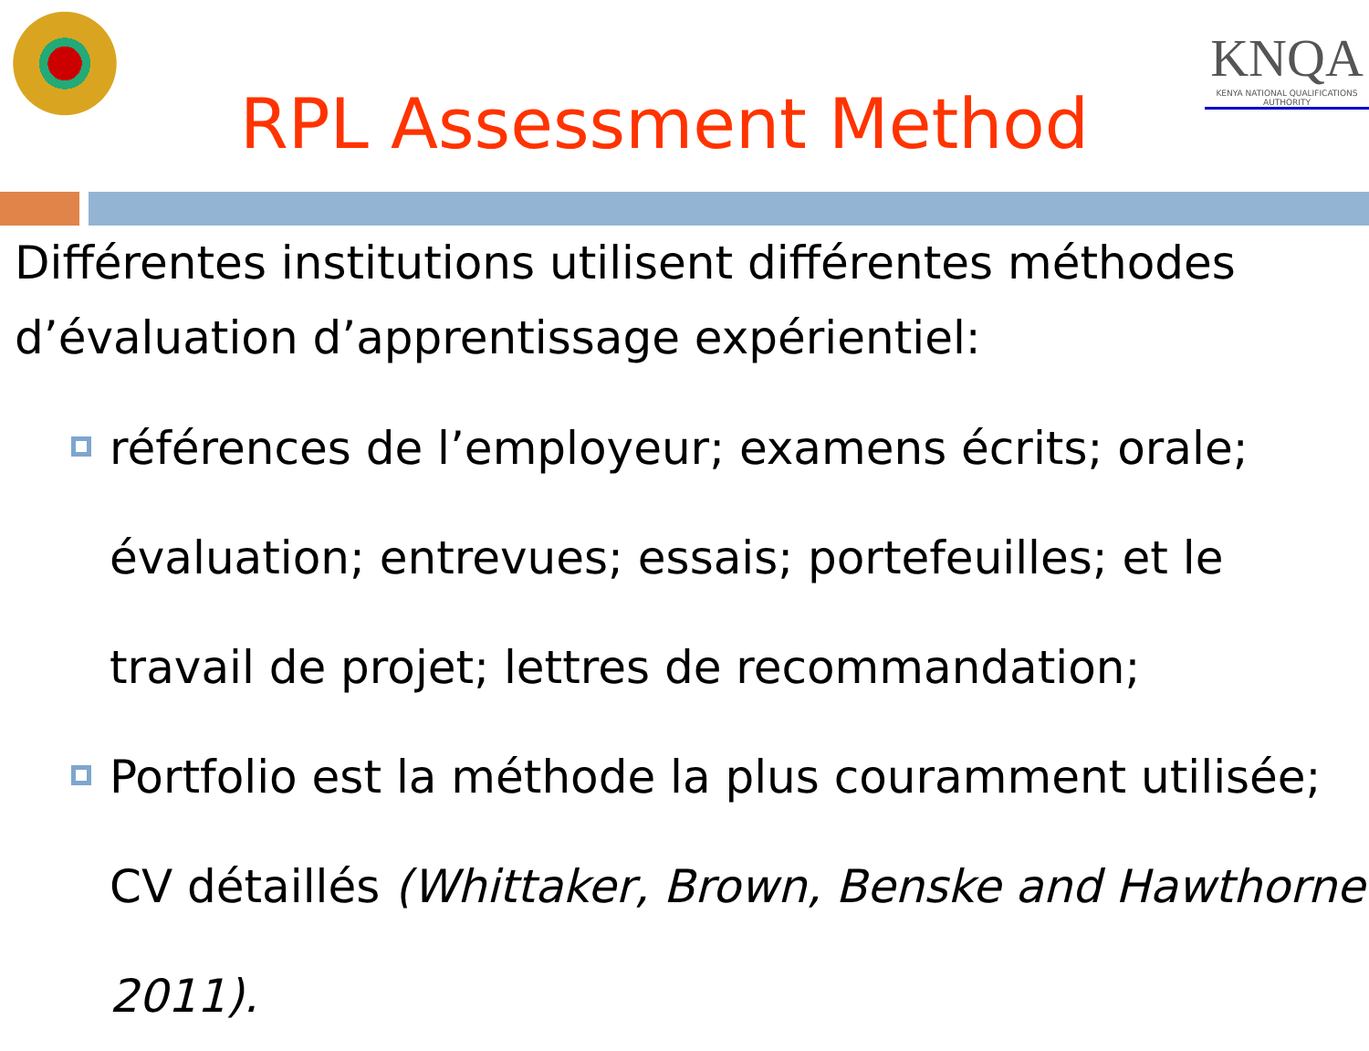RPL Assessment Method
KNQA
KENYA NATIONAL QUALIFICATIONS AUTHORITY
Différentes institutions utilisent différentes méthodes d’évaluation d’apprentissage expérientiel:
références de l’employeur; examens écrits; orale; évaluation; entrevues; essais; portefeuilles; et le travail de projet; lettres de recommandation;
Portfolio est la méthode la plus couramment utilisée; CV détaillés (Whittaker, Brown, Benske and Hawthorne 2011).